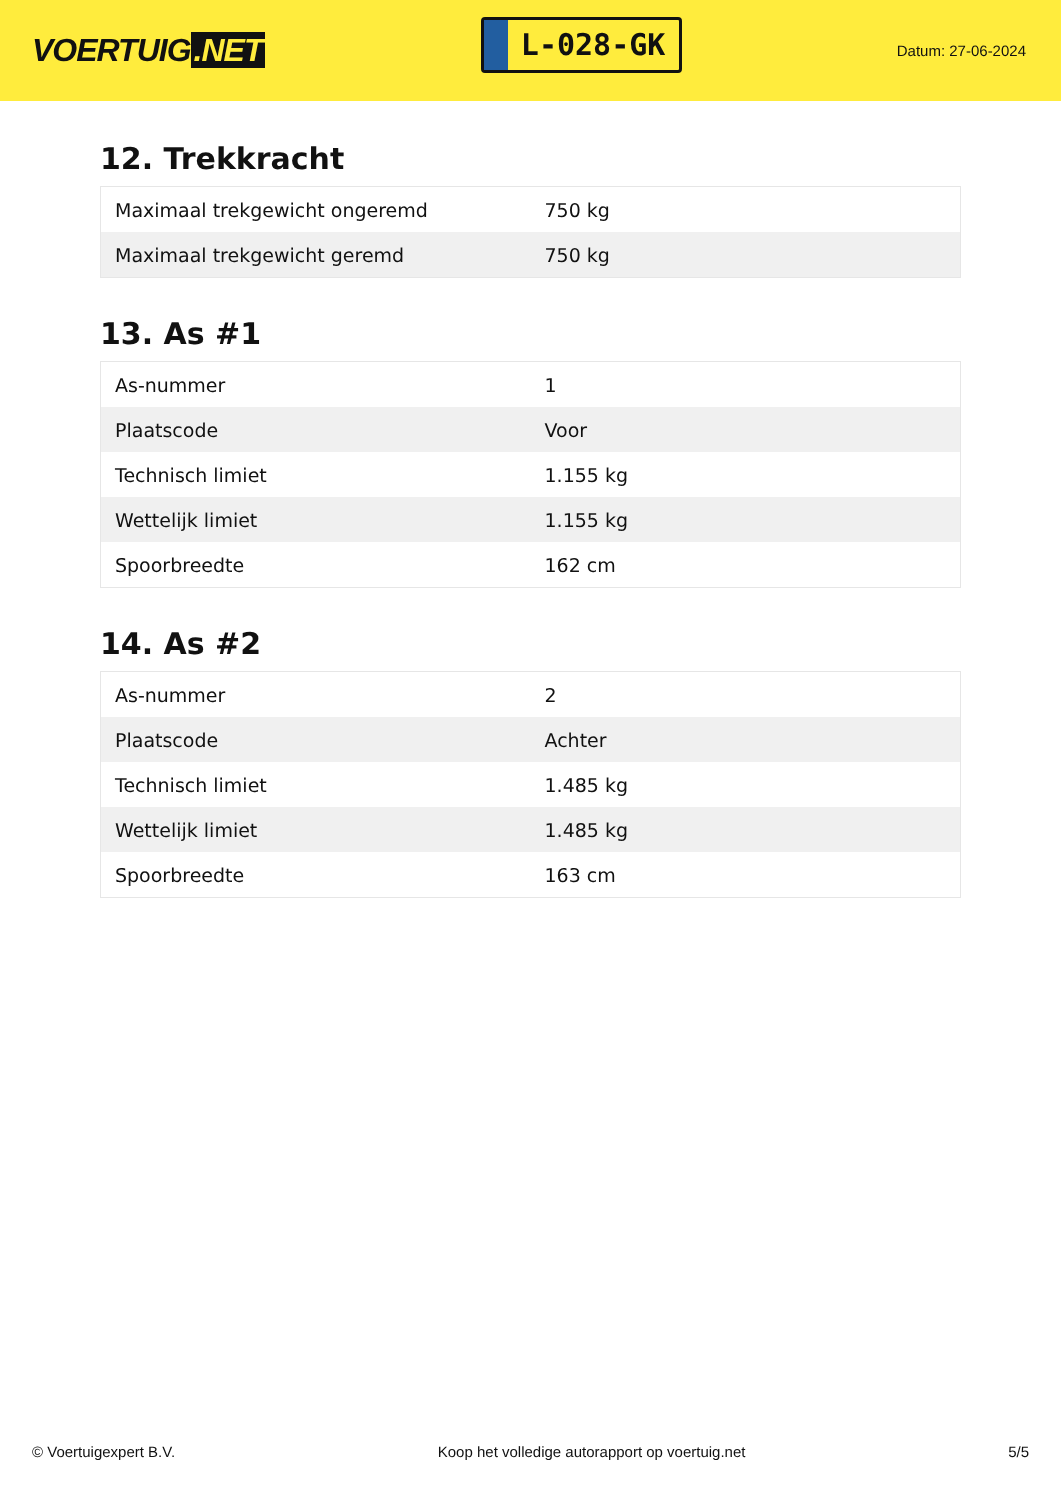VOERTUIG.NET
L-028-GK
Datum: 27-06-2024
12. Trekkracht
| Maximaal trekgewicht ongeremd | 750 kg |
| Maximaal trekgewicht geremd | 750 kg |
13. As #1
| As-nummer | 1 |
| Plaatscode | Voor |
| Technisch limiet | 1.155 kg |
| Wettelijk limiet | 1.155 kg |
| Spoorbreedte | 162 cm |
14. As #2
| As-nummer | 2 |
| Plaatscode | Achter |
| Technisch limiet | 1.485 kg |
| Wettelijk limiet | 1.485 kg |
| Spoorbreedte | 163 cm |
© Voertuigexpert B.V. Koop het volledige autorapport op voertuig.net 5/5